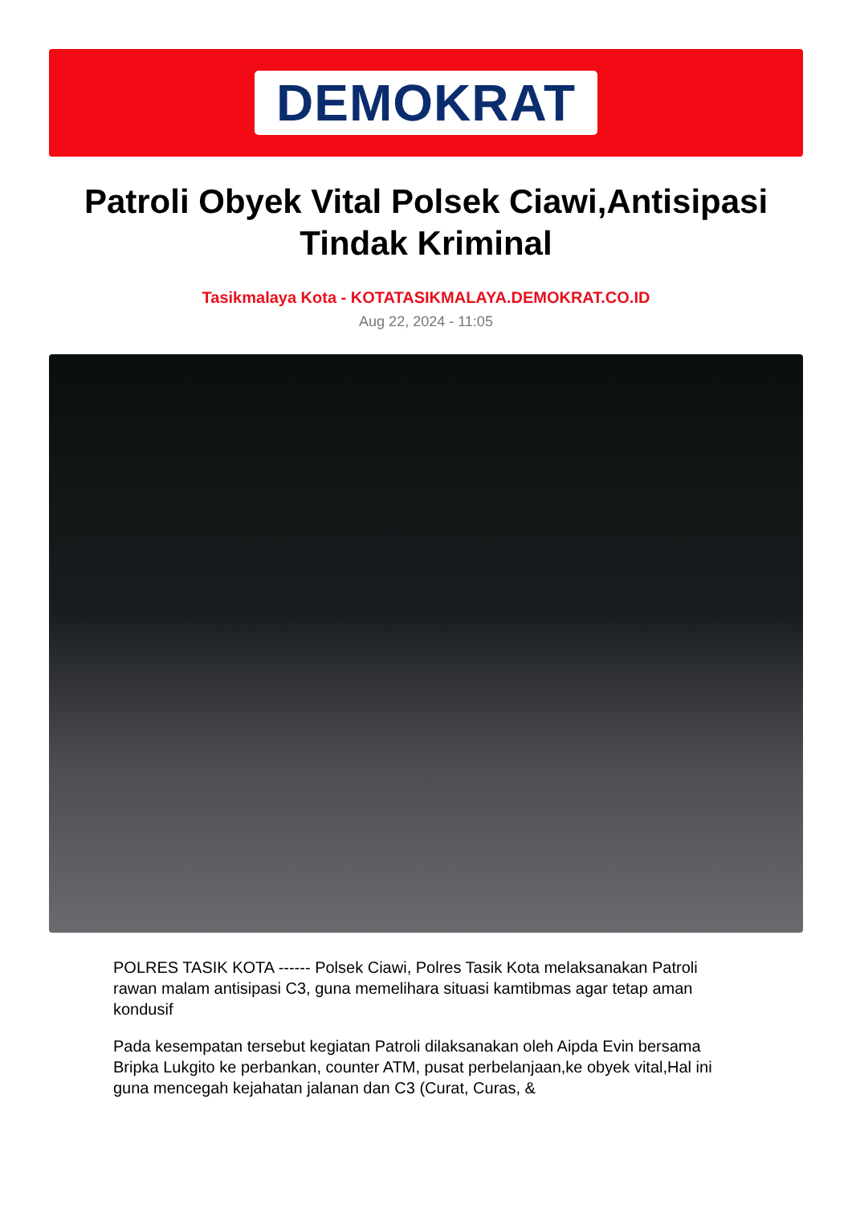DEMOKRAT
Patroli Obyek Vital Polsek Ciawi,Antisipasi Tindak Kriminal
Tasikmalaya Kota - KOTATASIKMALAYA.DEMOKRAT.CO.ID
Aug 22, 2024 - 11:05
POLRES TASIK KOTA ------ Polsek Ciawi, Polres Tasik Kota melaksanakan Patroli rawan malam antisipasi C3, guna memelihara situasi kamtibmas agar tetap aman kondusif
Pada kesempatan tersebut kegiatan Patroli dilaksanakan oleh Aipda Evin bersama Bripka Lukgito ke perbankan, counter ATM, pusat perbelanjaan,ke obyek vital,Hal ini guna mencegah kejahatan jalanan dan C3 (Curat, Curas, &